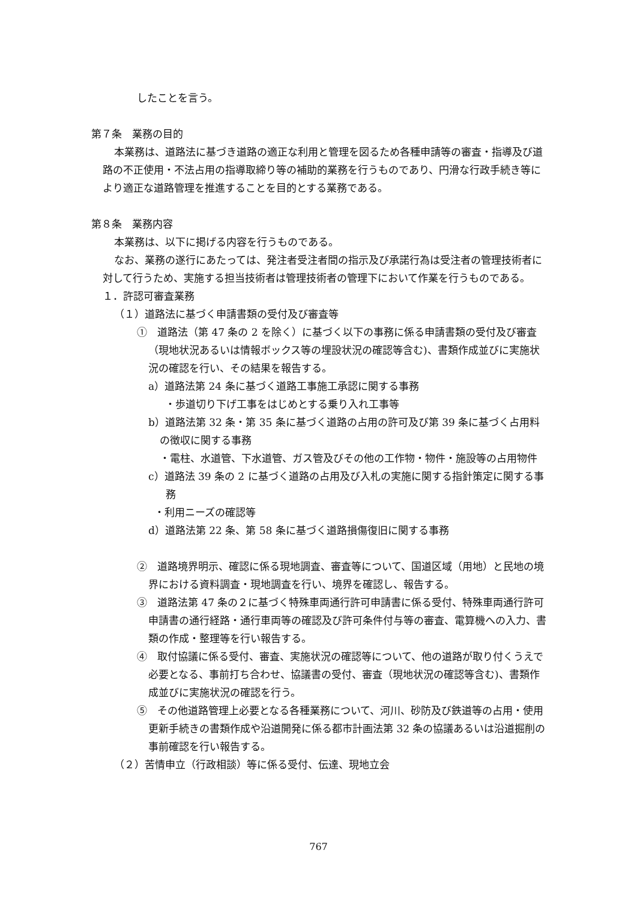したことを言う。
第７条　業務の目的
本業務は、道路法に基づき道路の適正な利用と管理を図るため各種申請等の審査・指導及び道路の不正使用・不法占用の指導取締り等の補助的業務を行うものであり、円滑な行政手続き等により適正な道路管理を推進することを目的とする業務である。
第８条　業務内容
本業務は、以下に掲げる内容を行うものである。
なお、業務の遂行にあたっては、発注者受注者間の指示及び承諾行為は受注者の管理技術者に対して行うため、実施する担当技術者は管理技術者の管理下において作業を行うものである。
１．許認可審査業務
（１）道路法に基づく申請書類の受付及び審査等
①　道路法（第 47 条の 2 を除く）に基づく以下の事務に係る申請書類の受付及び審査（現地状況あるいは情報ボックス等の埋設状況の確認等含む)、書類作成並びに実施状況の確認を行い、その結果を報告する。
a）道路法第 24 条に基づく道路工事施工承認に関する事務
・歩道切り下げ工事をはじめとする乗り入れ工事等
b）道路法第 32 条・第 35 条に基づく道路の占用の許可及び第 39 条に基づく占用料の徴収に関する事務
・電柱、水道管、下水道管、ガス管及びその他の工作物・物件・施設等の占用物件
c）道路法 39 条の 2 に基づく道路の占用及び入札の実施に関する指針策定に関する事務
・利用ニーズの確認等
d）道路法第 22 条、第 58 条に基づく道路損傷復旧に関する事務
②　道路境界明示、確認に係る現地調査、審査等について、国道区域（用地）と民地の境界における資料調査・現地調査を行い、境界を確認し、報告する。
③　道路法第 47 条の２に基づく特殊車両通行許可申請書に係る受付、特殊車両通行許可申請書の通行経路・通行車両等の確認及び許可条件付与等の審査、電算機への入力、書類の作成・整理等を行い報告する。
④　取付協議に係る受付、審査、実施状況の確認等について、他の道路が取り付くうえで必要となる、事前打ち合わせ、協議書の受付、審査（現地状況の確認等含む)、書類作成並びに実施状況の確認を行う。
⑤　その他道路管理上必要となる各種業務について、河川、砂防及び鉄道等の占用・使用更新手続きの書類作成や沿道開発に係る都市計画法第 32 条の協議あるいは沿道掘削の事前確認を行い報告する。
（２）苦情申立（行政相談）等に係る受付、伝達、現地立会
767